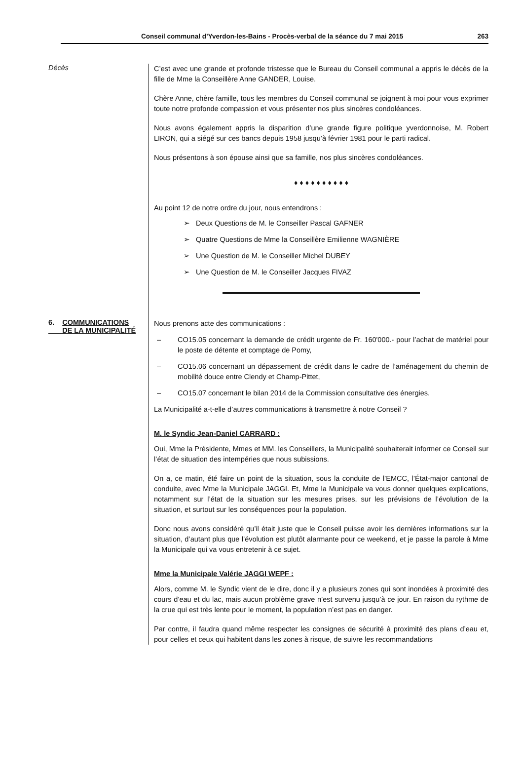Conseil communal d’Yverdon-les-Bains - Procès-verbal de la séance du 7 mai 2015 263
Décès
C’est avec une grande et profonde tristesse que le Bureau du Conseil communal a appris le décès de la fille de Mme la Conseillère Anne GANDER, Louise.
Chère Anne, chère famille, tous les membres du Conseil communal se joignent à moi pour vous exprimer toute notre profonde compassion et vous présenter nos plus sincères condoléances.
Nous avons également appris la disparition d’une grande figure politique yverdonnoise, M. Robert LIRON, qui a siégé sur ces bancs depuis 1958 jusqu’à février 1981 pour le parti radical.
Nous présentons à son épouse ainsi que sa famille, nos plus sincères condoléances.
♦ ♦ ♦ ♦ ♦ ♦ ♦ ♦ ♦ ♦
Au point 12 de notre ordre du jour, nous entendrons :
➢ Deux Questions de M. le Conseiller Pascal GAFNER
➢ Quatre Questions de Mme la Conseillère Emilienne WAGNIÈRE
➢ Une Question de M. le Conseiller Michel DUBEY
➢ Une Question de M. le Conseiller Jacques FIVAZ
6. COMMUNICATIONS
DE LA MUNICIPALITÉ
Nous prenons acte des communications :
– CO15.05 concernant la demande de crédit urgente de Fr. 160'000.- pour l’achat de matériel pour le poste de détente et comptage de Pomy,
– CO15.06 concernant un dépassement de crédit dans le cadre de l’aménagement du chemin de mobilité douce entre Clendy et Champ-Pittet,
– CO15.07 concernant le bilan 2014 de la Commission consultative des énergies.
La Municipalité a-t-elle d’autres communications à transmettre à notre Conseil ?
M. le Syndic Jean-Daniel CARRARD :
Oui, Mme la Présidente, Mmes et MM. les Conseillers, la Municipalité souhaiterait informer ce Conseil sur l’état de situation des intempéries que nous subissions.
On a, ce matin, été faire un point de la situation, sous la conduite de l’EMCC, l’État-major cantonal de conduite, avec Mme la Municipale JAGGI. Et, Mme la Municipale va vous donner quelques explications, notamment sur l’état de la situation sur les mesures prises, sur les prévisions de l’évolution de la situation, et surtout sur les conséquences pour la population.
Donc nous avons considéré qu’il était juste que le Conseil puisse avoir les dernières informations sur la situation, d’autant plus que l’évolution est plutôt alarmante pour ce weekend, et je passe la parole à Mme la Municipale qui va vous entretenir à ce sujet.
Mme la Municipale Valérie JAGGI WEPF :
Alors, comme M. le Syndic vient de le dire, donc il y a plusieurs zones qui sont inondées à proximité des cours d’eau et du lac, mais aucun problème grave n’est survenu jusqu’à ce jour. En raison du rythme de la crue qui est très lente pour le moment, la population n’est pas en danger.
Par contre, il faudra quand même respecter les consignes de sécurité à proximité des plans d’eau et, pour celles et ceux qui habitent dans les zones à risque, de suivre les recommandations